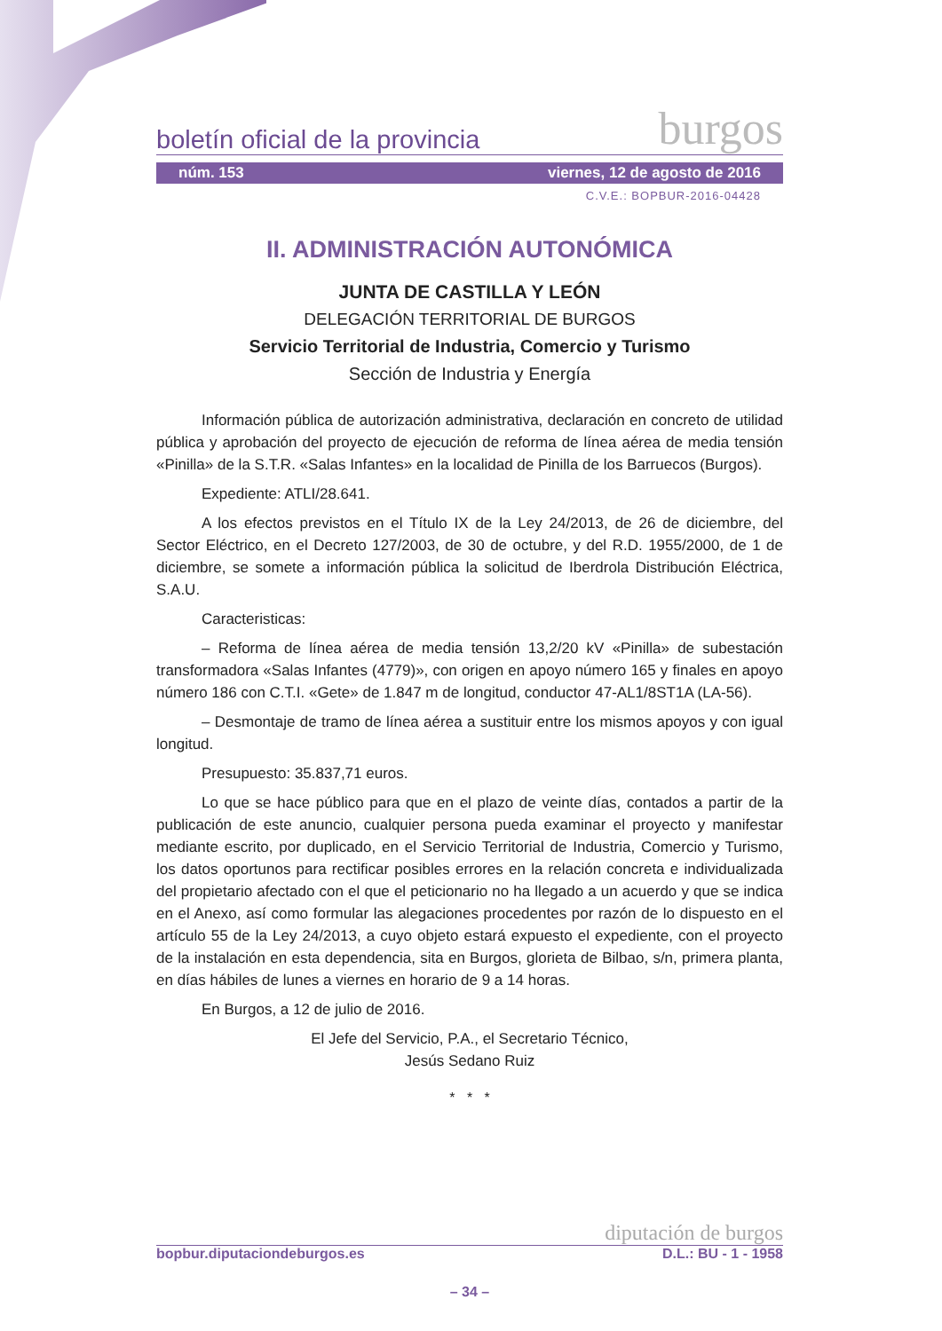boletín oficial de la provincia burgos
núm. 153 viernes, 12 de agosto de 2016
C.V.E.: BOPBUR-2016-04428
II. ADMINISTRACIÓN AUTONÓMICA
JUNTA DE CASTILLA Y LEÓN
DELEGACIÓN TERRITORIAL DE BURGOS
Servicio Territorial de Industria, Comercio y Turismo
Sección de Industria y Energía
Información pública de autorización administrativa, declaración en concreto de utilidad pública y aprobación del proyecto de ejecución de reforma de línea aérea de media tensión «Pinilla» de la S.T.R. «Salas Infantes» en la localidad de Pinilla de los Barruecos (Burgos).
Expediente: ATLI/28.641.
A los efectos previstos en el Título IX de la Ley 24/2013, de 26 de diciembre, del Sector Eléctrico, en el Decreto 127/2003, de 30 de octubre, y del R.D. 1955/2000, de 1 de diciembre, se somete a información pública la solicitud de Iberdrola Distribución Eléctrica, S.A.U.
Caracteristicas:
– Reforma de línea aérea de media tensión 13,2/20 kV «Pinilla» de subestación transformadora «Salas Infantes (4779)», con origen en apoyo número 165 y finales en apoyo número 186 con C.T.I. «Gete» de 1.847 m de longitud, conductor 47-AL1/8ST1A (LA-56).
– Desmontaje de tramo de línea aérea a sustituir entre los mismos apoyos y con igual longitud.
Presupuesto: 35.837,71 euros.
Lo que se hace público para que en el plazo de veinte días, contados a partir de la publicación de este anuncio, cualquier persona pueda examinar el proyecto y manifestar mediante escrito, por duplicado, en el Servicio Territorial de Industria, Comercio y Turismo, los datos oportunos para rectificar posibles errores en la relación concreta e individualizada del propietario afectado con el que el peticionario no ha llegado a un acuerdo y que se indica en el Anexo, así como formular las alegaciones procedentes por razón de lo dispuesto en el artículo 55 de la Ley 24/2013, a cuyo objeto estará expuesto el expediente, con el proyecto de la instalación en esta dependencia, sita en Burgos, glorieta de Bilbao, s/n, primera planta, en días hábiles de lunes a viernes en horario de 9 a 14 horas.
En Burgos, a 12 de julio de 2016.
El Jefe del Servicio, P.A., el Secretario Técnico,
Jesús Sedano Ruiz
* * *
diputación de burgos
bopbur.diputaciondeburgos.es D.L.: BU - 1 - 1958
– 34 –